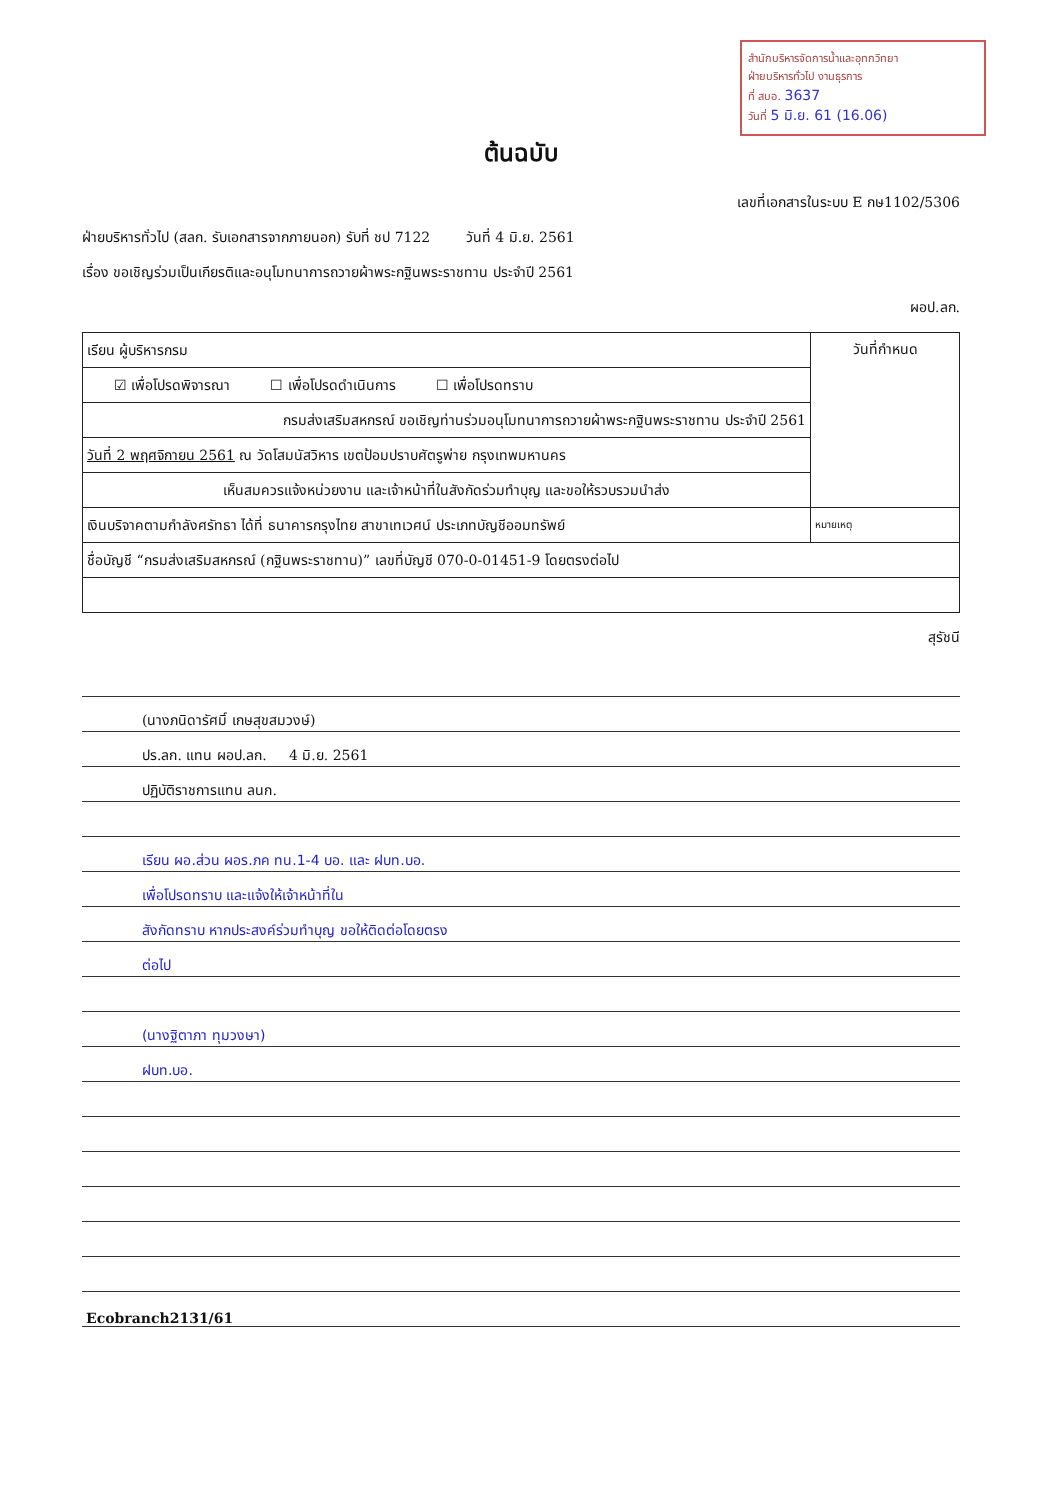สำนักบริหารจัดการน้ำและอุทกวิทยา
ฝ่ายบริหารทั่วไป งานธุรการ
ที่ สบอ. 3637
วันที่ 5 มิ.ย. 61 (16.06)
ต้นฉบับ
เลขที่เอกสารในระบบ E กษ1102/5306
ฝ่ายบริหารทั่วไป (สลก. รับเอกสารจากภายนอก) รับที่ ชป 7122 วันที่ 4 มิ.ย. 2561
เรื่อง ขอเชิญร่วมเป็นเกียรติและอนุโมทนาการถวายผ้าพระกฐินพระราชทาน ประจำปี 2561
ผอป.ลก.
| เรียน ผู้บริหารกรม | วันที่กำหนด |
| ☑ เพื่อโปรดพิจารณา ☐ เพื่อโปรดดำเนินการ ☐ เพื่อโปรดทราบ | |
| กรมส่งเสริมสหกรณ์ ขอเชิญท่านร่วมอนุโมทนาการถวายผ้าพระกฐินพระราชทาน ประจำปี 2561 | |
| วันที่ 2 พฤศจิกายน 2561 ณ วัดโสมนัสวิหาร เขตป้อมปราบศัตรูพ่าย กรุงเทพมหานคร | |
| เห็นสมควรแจ้งหน่วยงาน และเจ้าหน้าที่ในสังกัดร่วมทำบุญ และขอให้รวบรวมนำส่ง | |
| เงินบริจาคตามกำลังศรัทธา ได้ที่ ธนาคารกรุงไทย สาขาเทเวศน์ ประเภทบัญชีออมทรัพย์ | หมายเหตุ |
| ชื่อบัญชี “กรมส่งเสริมสหกรณ์ (กฐินพระราชทาน)” เลขที่บัญชี 070-0-01451-9 โดยตรงต่อไป | |
สุรัชนี
(นางภนิดารัศมิ์ เกษสุขสมวงษ์)
ปร.ลก. แทน ผอป.ลก. 4 มิ.ย. 2561
ปฏิบัติราชการแทน ลนก.
เรียน ผอ.ส่วน ผอร.ภค ทน.1-4 บอ. และ ฝบท.บอ.
เพื่อโปรดทราบ และแจ้งให้เจ้าหน้าที่ใน
สังกัดทราบ หากประสงค์ร่วมทำบุญ ขอให้ติดต่อโดยตรง
ต่อไป
(นางฐิตาภา ทุมวงษา)
ฝบท.บอ.
Ecobranch2131/61